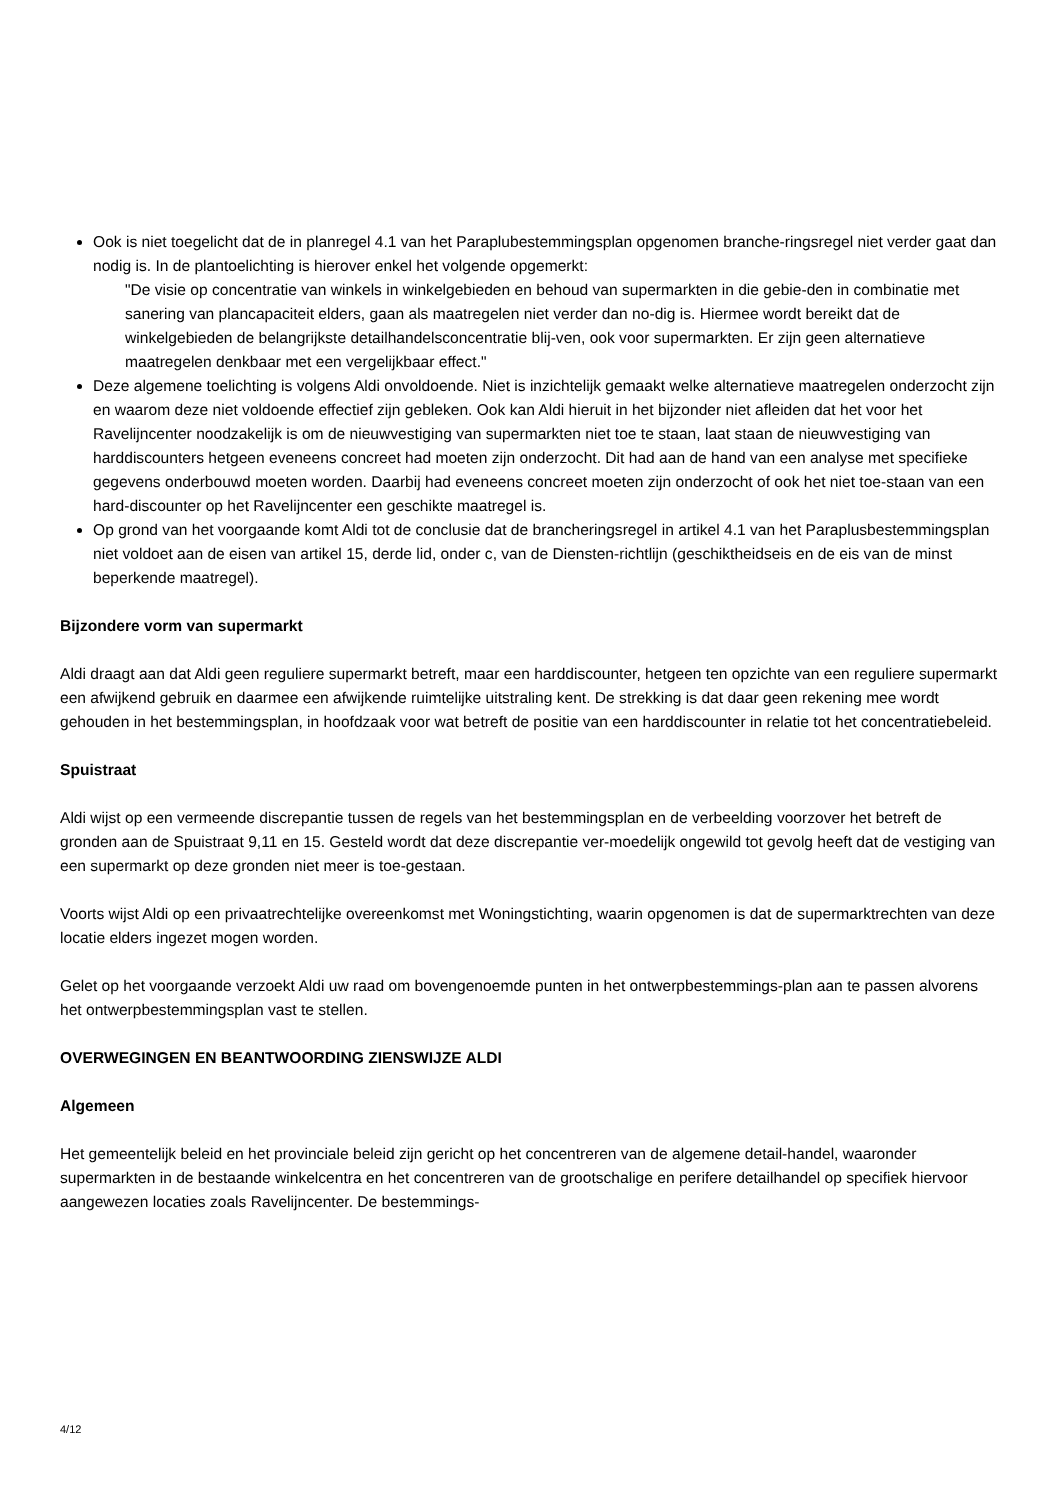Ook is niet toegelicht dat de in planregel 4.1 van het Paraplubestemmingsplan opgenomen branche-ringsregel niet verder gaat dan nodig is. In de plantoelichting is hierover enkel het volgende opgemerkt:
"De visie op concentratie van winkels in winkelgebieden en behoud van supermarkten in die gebie-den in combinatie met sanering van plancapaciteit elders, gaan als maatregelen niet verder dan no-dig is. Hiermee wordt bereikt dat de winkelgebieden de belangrijkste detailhandelsconcentratie blij-ven, ook voor supermarkten. Er zijn geen alternatieve maatregelen denkbaar met een vergelijkbaar effect."
Deze algemene toelichting is volgens Aldi onvoldoende. Niet is inzichtelijk gemaakt welke alternatieve maatregelen onderzocht zijn en waarom deze niet voldoende effectief zijn gebleken. Ook kan Aldi hieruit in het bijzonder niet afleiden dat het voor het Ravelijncenter noodzakelijk is om de nieuwvestiging van supermarkten niet toe te staan, laat staan de nieuwvestiging van harddiscounters hetgeen eveneens concreet had moeten zijn onderzocht. Dit had aan de hand van een analyse met specifieke gegevens onderbouwd moeten worden. Daarbij had eveneens concreet moeten zijn onderzocht of ook het niet toe-staan van een hard-discounter op het Ravelijncenter een geschikte maatregel is.
Op grond van het voorgaande komt Aldi tot de conclusie dat de brancheringsregel in artikel 4.1 van het Paraplusbestemmingsplan niet voldoet aan de eisen van artikel 15, derde lid, onder c, van de Diensten-richtlijn (geschiktheidseis en de eis van de minst beperkende maatregel).
Bijzondere vorm van supermarkt
Aldi draagt aan dat Aldi geen reguliere supermarkt betreft, maar een harddiscounter, hetgeen ten opzichte van een reguliere supermarkt een afwijkend gebruik en daarmee een afwijkende ruimtelijke uitstraling kent. De strekking is dat daar geen rekening mee wordt gehouden in het bestemmingsplan, in hoofdzaak voor wat betreft de positie van een harddiscounter in relatie tot het concentratiebeleid.
Spuistraat
Aldi wijst op een vermeende discrepantie tussen de regels van het bestemmingsplan en de verbeelding voorzover het betreft de gronden aan de Spuistraat 9,11 en 15. Gesteld wordt dat deze discrepantie ver-moedelijk ongewild tot gevolg heeft dat de vestiging van een supermarkt op deze gronden niet meer is toe-gestaan.
Voorts wijst Aldi op een privaatrechtelijke overeenkomst met Woningstichting, waarin opgenomen is dat de supermarktrechten van deze locatie elders ingezet mogen worden.
Gelet op het voorgaande verzoekt Aldi uw raad om bovengenoemde punten in het ontwerpbestemmings-plan aan te passen alvorens het ontwerpbestemmingsplan vast te stellen.
OVERWEGINGEN EN BEANTWOORDING ZIENSWIJZE ALDI
Algemeen
Het gemeentelijk beleid en het provinciale beleid zijn gericht op het concentreren van de algemene detail-handel, waaronder supermarkten in de bestaande winkelcentra en het concentreren van de grootschalige en perifere detailhandel op specifiek hiervoor aangewezen locaties zoals Ravelijncenter. De bestemmings-
4/12